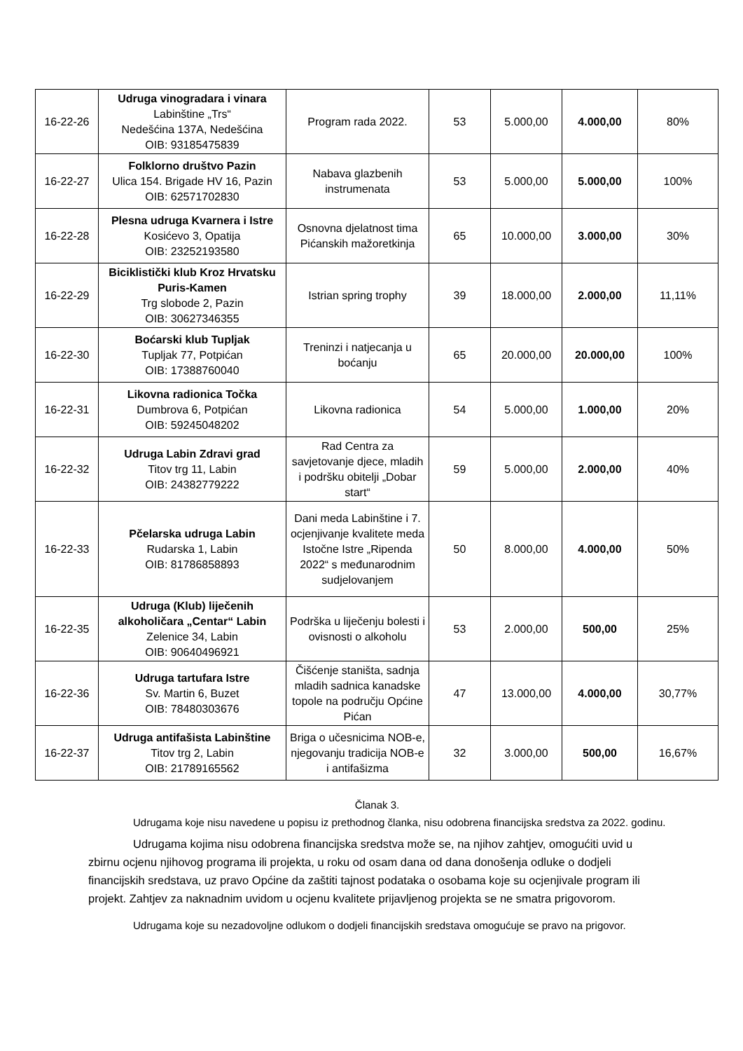| 16-22-26 | Udruga vinogradara i vinara Labinštine „Trs“ Nedešćina 137A, Nedešćina OIB: 93185475839 | Program rada 2022. | 53 | 5.000,00 | 4.000,00 | 80% |
| 16-22-27 | Folklorno društvo Pazin Ulica 154. Brigade HV 16, Pazin OIB: 62571702830 | Nabava glazbenih instrumenata | 53 | 5.000,00 | 5.000,00 | 100% |
| 16-22-28 | Plesna udruga Kvarnera i Istre Kosićevo 3, Opatija OIB: 23252193580 | Osnovna djelatnost tima Pićanskih mažoretkinja | 65 | 10.000,00 | 3.000,00 | 30% |
| 16-22-29 | Biciklistički klub Kroz Hrvatsku Puris-Kamen Trg slobode 2, Pazin OIB: 30627346355 | Istrian spring trophy | 39 | 18.000,00 | 2.000,00 | 11,11% |
| 16-22-30 | Boćarski klub Tupljak Tupljak 77, Potpićan OIB: 17388760040 | Treninzi i natjecanja u boćanju | 65 | 20.000,00 | 20.000,00 | 100% |
| 16-22-31 | Likovna radionica Točka Dumbrova 6, Potpićan OIB: 59245048202 | Likovna radionica | 54 | 5.000,00 | 1.000,00 | 20% |
| 16-22-32 | Udruga Labin Zdravi grad Titov trg 11, Labin OIB: 24382779222 | Rad Centra za savjetovanje djece, mladih i podršku obitelji „Dobar start“ | 59 | 5.000,00 | 2.000,00 | 40% |
| 16-22-33 | Pčelarska udruga Labin Rudarska 1, Labin OIB: 81786858893 | Dani meda Labinštine i 7. ocjenjivanje kvalitete meda Istočne Istre „Ripenda 2022“ s međunarodnim sudjelovanjem | 50 | 8.000,00 | 4.000,00 | 50% |
| 16-22-35 | Udruga (Klub) liječenih alkoholičara „Centar“ Labin Zelenice 34, Labin OIB: 90640496921 | Podrška u liječenju bolesti i ovisnosti o alkoholu | 53 | 2.000,00 | 500,00 | 25% |
| 16-22-36 | Udruga tartufara Istre Sv. Martin 6, Buzet OIB: 78480303676 | Čišćenje staništa, sadnja mladih sadnica kanadske topole na području Općine Pićan | 47 | 13.000,00 | 4.000,00 | 30,77% |
| 16-22-37 | Udruga antifašista Labinštine Titov trg 2, Labin OIB: 21789165562 | Briga o učesnicima NOB-e, njegovanju tradicija NOB-e i antifašizma | 32 | 3.000,00 | 500,00 | 16,67% |
Članak 3.
Udrugama koje nisu navedene u popisu iz prethodnog članka, nisu odobrena financijska sredstva za 2022. godinu.
Udrugama kojima nisu odobrena financijska sredstva može se, na njihov zahtjev, omogućiti uvid u zbirnu ocjenu njihovog programa ili projekta, u roku od osam dana od dana donošenja odluke o dodjeli financijskih sredstava, uz pravo Općine da zaštiti tajnost podataka o osobama koje su ocjenjivale program ili projekt. Zahtjev za naknadnim uvidom u ocjenu kvalitete prijavljenog projekta se ne smatra prigovorom.
Udrugama koje su nezadovoljne odlukom o dodjeli financijskih sredstava omogućuje se pravo na prigovor.